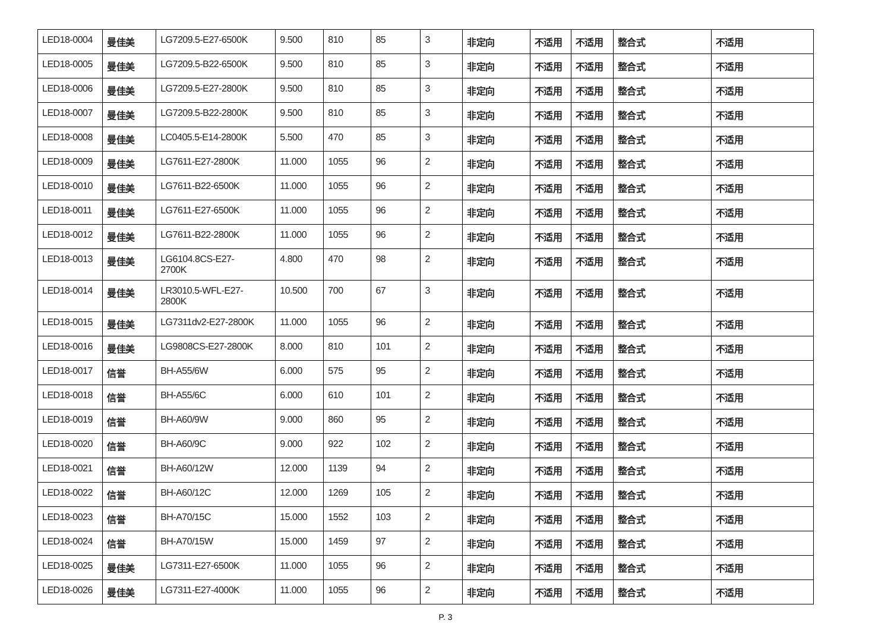| LED18-0004 | 曼佳美 | LG7209.5-E27-6500K | 9.500 | 810 | 85 | 3 | 非定向 | 不适用 | 不适用 | 整合式 | 不适用 |
| LED18-0005 | 曼佳美 | LG7209.5-B22-6500K | 9.500 | 810 | 85 | 3 | 非定向 | 不适用 | 不适用 | 整合式 | 不适用 |
| LED18-0006 | 曼佳美 | LG7209.5-E27-2800K | 9.500 | 810 | 85 | 3 | 非定向 | 不适用 | 不适用 | 整合式 | 不适用 |
| LED18-0007 | 曼佳美 | LG7209.5-B22-2800K | 9.500 | 810 | 85 | 3 | 非定向 | 不适用 | 不适用 | 整合式 | 不适用 |
| LED18-0008 | 曼佳美 | LC0405.5-E14-2800K | 5.500 | 470 | 85 | 3 | 非定向 | 不适用 | 不适用 | 整合式 | 不适用 |
| LED18-0009 | 曼佳美 | LG7611-E27-2800K | 11.000 | 1055 | 96 | 2 | 非定向 | 不适用 | 不适用 | 整合式 | 不适用 |
| LED18-0010 | 曼佳美 | LG7611-B22-6500K | 11.000 | 1055 | 96 | 2 | 非定向 | 不适用 | 不适用 | 整合式 | 不适用 |
| LED18-0011 | 曼佳美 | LG7611-E27-6500K | 11.000 | 1055 | 96 | 2 | 非定向 | 不适用 | 不适用 | 整合式 | 不适用 |
| LED18-0012 | 曼佳美 | LG7611-B22-2800K | 11.000 | 1055 | 96 | 2 | 非定向 | 不适用 | 不适用 | 整合式 | 不适用 |
| LED18-0013 | 曼佳美 | LG6104.8CS-E27- 2700K | 4.800 | 470 | 98 | 2 | 非定向 | 不适用 | 不适用 | 整合式 | 不适用 |
| LED18-0014 | 曼佳美 | LR3010.5-WFL-E27- 2800K | 10.500 | 700 | 67 | 3 | 非定向 | 不适用 | 不适用 | 整合式 | 不适用 |
| LED18-0015 | 曼佳美 | LG7311dv2-E27-2800K | 11.000 | 1055 | 96 | 2 | 非定向 | 不适用 | 不适用 | 整合式 | 不适用 |
| LED18-0016 | 曼佳美 | LG9808CS-E27-2800K | 8.000 | 810 | 101 | 2 | 非定向 | 不适用 | 不适用 | 整合式 | 不适用 |
| LED18-0017 | 信誉 | BH-A55/6W | 6.000 | 575 | 95 | 2 | 非定向 | 不适用 | 不适用 | 整合式 | 不适用 |
| LED18-0018 | 信誉 | BH-A55/6C | 6.000 | 610 | 101 | 2 | 非定向 | 不适用 | 不适用 | 整合式 | 不适用 |
| LED18-0019 | 信誉 | BH-A60/9W | 9.000 | 860 | 95 | 2 | 非定向 | 不适用 | 不适用 | 整合式 | 不适用 |
| LED18-0020 | 信誉 | BH-A60/9C | 9.000 | 922 | 102 | 2 | 非定向 | 不适用 | 不适用 | 整合式 | 不适用 |
| LED18-0021 | 信誉 | BH-A60/12W | 12.000 | 1139 | 94 | 2 | 非定向 | 不适用 | 不适用 | 整合式 | 不适用 |
| LED18-0022 | 信誉 | BH-A60/12C | 12.000 | 1269 | 105 | 2 | 非定向 | 不适用 | 不适用 | 整合式 | 不适用 |
| LED18-0023 | 信誉 | BH-A70/15C | 15.000 | 1552 | 103 | 2 | 非定向 | 不适用 | 不适用 | 整合式 | 不适用 |
| LED18-0024 | 信誉 | BH-A70/15W | 15.000 | 1459 | 97 | 2 | 非定向 | 不适用 | 不适用 | 整合式 | 不适用 |
| LED18-0025 | 曼佳美 | LG7311-E27-6500K | 11.000 | 1055 | 96 | 2 | 非定向 | 不适用 | 不适用 | 整合式 | 不适用 |
| LED18-0026 | 曼佳美 | LG7311-E27-4000K | 11.000 | 1055 | 96 | 2 | 非定向 | 不适用 | 不适用 | 整合式 | 不适用 |
P. 3